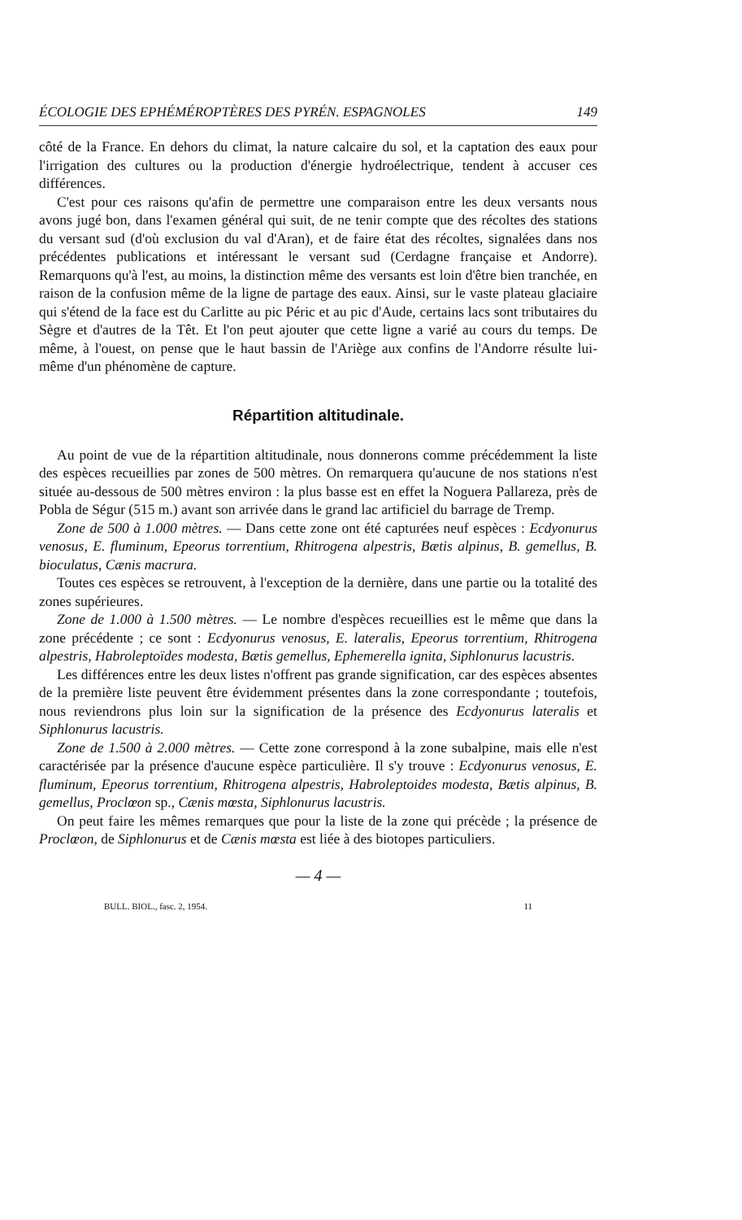ÉCOLOGIE DES EPHÉMÉROPTÈRES DES PYRÉN. ESPAGNOLES 149
côté de la France. En dehors du climat, la nature calcaire du sol, et la captation des eaux pour l'irrigation des cultures ou la production d'énergie hydroélectrique, tendent à accuser ces différences.
C'est pour ces raisons qu'afin de permettre une comparaison entre les deux versants nous avons jugé bon, dans l'examen général qui suit, de ne tenir compte que des récoltes des stations du versant sud (d'où exclusion du val d'Aran), et de faire état des récoltes, signalées dans nos précédentes publications et intéressant le versant sud (Cerdagne française et Andorre). Remarquons qu'à l'est, au moins, la distinction même des versants est loin d'être bien tranchée, en raison de la confusion même de la ligne de partage des eaux. Ainsi, sur le vaste plateau glaciaire qui s'étend de la face est du Carlitte au pic Péric et au pic d'Aude, certains lacs sont tributaires du Sègre et d'autres de la Têt. Et l'on peut ajouter que cette ligne a varié au cours du temps. De même, à l'ouest, on pense que le haut bassin de l'Ariège aux confins de l'Andorre résulte lui-même d'un phénomène de capture.
Répartition altitudinale.
Au point de vue de la répartition altitudinale, nous donnerons comme précédemment la liste des espèces recueillies par zones de 500 mètres. On remarquera qu'aucune de nos stations n'est située au-dessous de 500 mètres environ : la plus basse est en effet la Noguera Pallareza, près de Pobla de Ségur (515 m.) avant son arrivée dans le grand lac artificiel du barrage de Tremp.
Zone de 500 à 1.000 mètres. — Dans cette zone ont été capturées neuf espèces : Ecdyonurus venosus, E. fluminum, Epeorus torrentium, Rhitrogena alpestris, Bætis alpinus, B. gemellus, B. bioculatus, Cænis macrura.
Toutes ces espèces se retrouvent, à l'exception de la dernière, dans une partie ou la totalité des zones supérieures.
Zone de 1.000 à 1.500 mètres. — Le nombre d'espèces recueillies est le même que dans la zone précédente ; ce sont : Ecdyonurus venosus, E. lateralis, Epeorus torrentium, Rhitrogena alpestris, Habroleptoïdes modesta, Bætis gemellus, Ephemerella ignita, Siphlonurus lacustris.
Les différences entre les deux listes n'offrent pas grande signification, car des espèces absentes de la première liste peuvent être évidemment présentes dans la zone correspondante ; toutefois, nous reviendrons plus loin sur la signification de la présence des Ecdyonurus lateralis et Siphlonurus lacustris.
Zone de 1.500 à 2.000 mètres. — Cette zone correspond à la zone subalpine, mais elle n'est caractérisée par la présence d'aucune espèce particulière. Il s'y trouve : Ecdyonurus venosus, E. fluminum, Epeorus torrentium, Rhitrogena alpestris, Habroleptoides modesta, Bætis alpinus, B. gemellus, Proclœon sp., Cænis mœsta, Siphlonurus lacustris.
On peut faire les mêmes remarques que pour la liste de la zone qui précède ; la présence de Proclœon, de Siphlonurus et de Cænis mœsta est liée à des biotopes particuliers.
— 4 —
BULL. BIOL., fasc. 2, 1954. 11